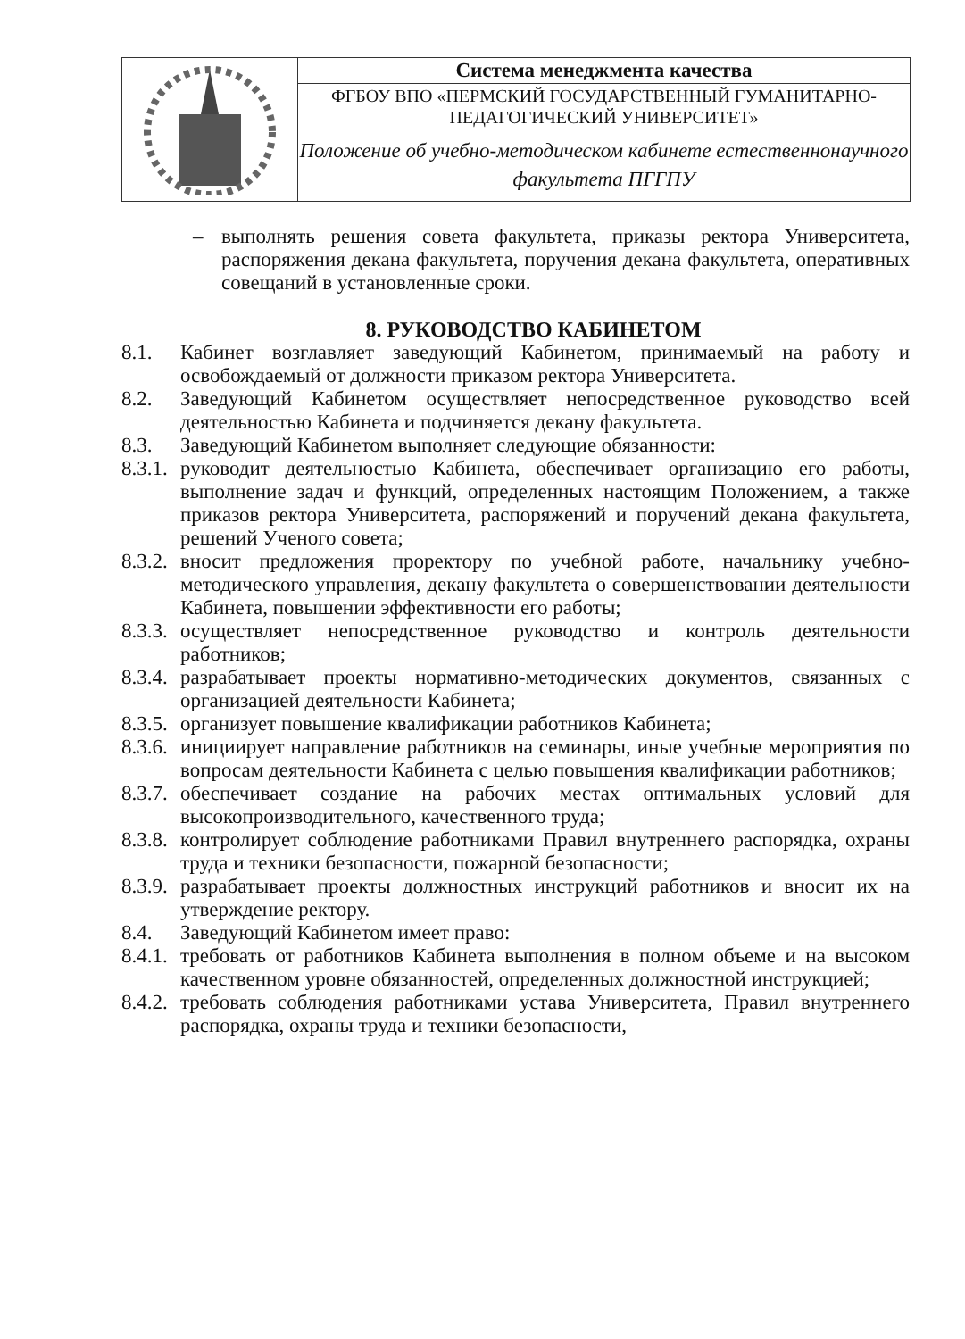| | Система менеджмента качества |
| | ФГБОУ ВПО «ПЕРМСКИЙ ГОСУДАРСТВЕННЫЙ ГУМАНИТАРНО-ПЕДАГОГИЧЕСКИЙ УНИВЕРСИТЕТ» |
| | Положение об учебно-методическом кабинете естественнонаучного факультета ПГГПУ |
– выполнять решения совета факультета, приказы ректора Университета, распоряжения декана факультета, поручения декана факультета, оперативных совещаний в установленные сроки.
8. РУКОВОДСТВО КАБИНЕТОМ
8.1. Кабинет возглавляет заведующий Кабинетом, принимаемый на работу и освобождаемый от должности приказом ректора Университета.
8.2. Заведующий Кабинетом осуществляет непосредственное руководство всей деятельностью Кабинета и подчиняется декану факультета.
8.3. Заведующий Кабинетом выполняет следующие обязанности:
8.3.1. руководит деятельностью Кабинета, обеспечивает организацию его работы, выполнение задач и функций, определенных настоящим Положением, а также приказов ректора Университета, распоряжений и поручений декана факультета, решений Ученого совета;
8.3.2. вносит предложения проректору по учебной работе, начальнику учебно-методического управления, декану факультета о совершенствовании деятельности Кабинета, повышении эффективности его работы;
8.3.3. осуществляет непосредственное руководство и контроль деятельности работников;
8.3.4. разрабатывает проекты нормативно-методических документов, связанных с организацией деятельности Кабинета;
8.3.5. организует повышение квалификации работников Кабинета;
8.3.6. инициирует направление работников на семинары, иные учебные мероприятия по вопросам деятельности Кабинета с целью повышения квалификации работников;
8.3.7. обеспечивает создание на рабочих местах оптимальных условий для высокопроизводительного, качественного труда;
8.3.8. контролирует соблюдение работниками Правил внутреннего распорядка, охраны труда и техники безопасности, пожарной безопасности;
8.3.9. разрабатывает проекты должностных инструкций работников и вносит их на утверждение ректору.
8.4. Заведующий Кабинетом имеет право:
8.4.1. требовать от работников Кабинета выполнения в полном объеме и на высоком качественном уровне обязанностей, определенных должностной инструкцией;
8.4.2. требовать соблюдения работниками устава Университета, Правил внутреннего распорядка, охраны труда и техники безопасности,